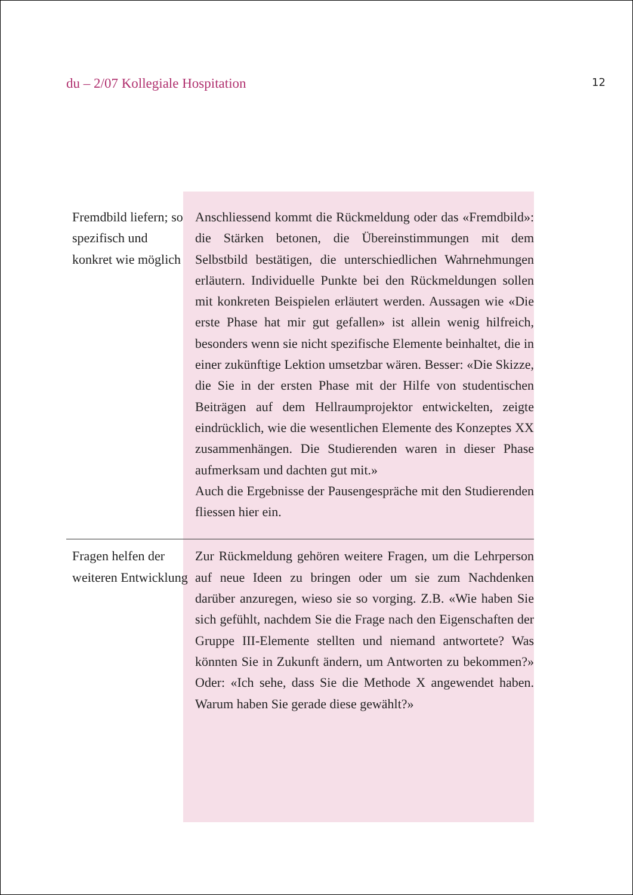du – 2/07 Kollegiale Hospitation 12
Fremdbild liefern; so spezifisch und konkret wie möglich
Anschliessend kommt die Rückmeldung oder das «Fremdbild»: die Stärken betonen, die Übereinstimmungen mit dem Selbstbild bestätigen, die unterschiedlichen Wahrnehmungen erläutern. Individuelle Punkte bei den Rückmeldungen sollen mit konkreten Beispielen erläutert werden. Aussagen wie «Die erste Phase hat mir gut gefallen» ist allein wenig hilfreich, besonders wenn sie nicht spezifische Elemente beinhaltet, die in einer zukünftige Lektion umsetzbar wären. Besser: «Die Skizze, die Sie in der ersten Phase mit der Hilfe von studentischen Beiträgen auf dem Hellraumprojektor entwickelten, zeigte eindrücklich, wie die wesentlichen Elemente des Konzeptes XX zusammenhängen. Die Studierenden waren in dieser Phase aufmerksam und dachten gut mit.»
Auch die Ergebnisse der Pausengespräche mit den Studierenden fliessen hier ein.
Fragen helfen der weiteren Entwicklung
Zur Rückmeldung gehören weitere Fragen, um die Lehrperson auf neue Ideen zu bringen oder um sie zum Nachdenken darüber anzuregen, wieso sie so vorging. Z.B. «Wie haben Sie sich gefühlt, nachdem Sie die Frage nach den Eigenschaften der Gruppe III-Elemente stellten und niemand antwortete? Was könnten Sie in Zukunft ändern, um Antworten zu bekommen?» Oder: «Ich sehe, dass Sie die Methode X angewendet haben. Warum haben Sie gerade diese gewählt?»